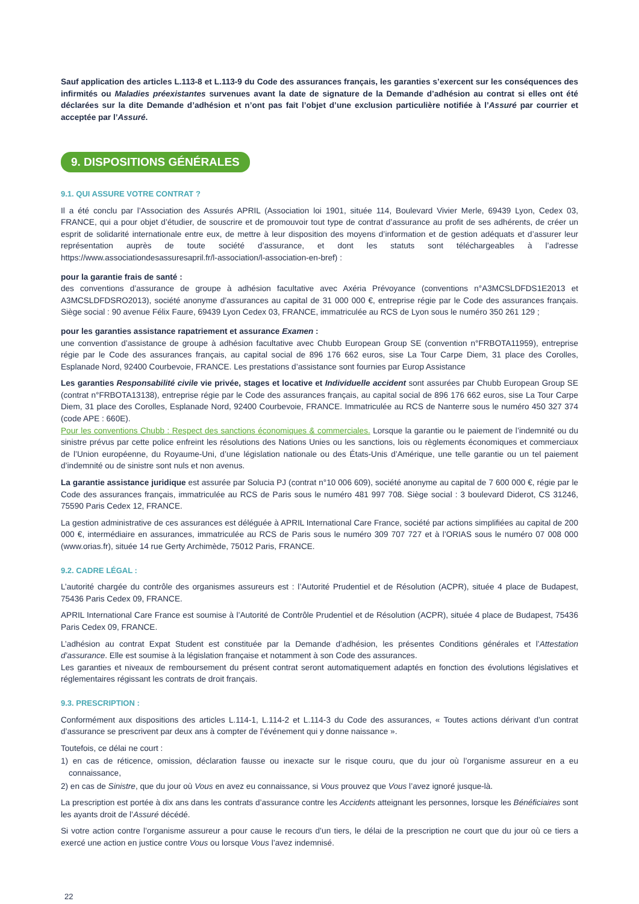Sauf application des articles L.113-8 et L.113-9 du Code des assurances français, les garanties s’exercent sur les conséquences des infirmités ou Maladies préexistantes survenues avant la date de signature de la Demande d’adhésion au contrat si elles ont été déclarées sur la dite Demande d’adhésion et n’ont pas fait l’objet d’une exclusion particulière notifiée à l’Assuré par courrier et acceptée par l’Assuré.
9. DISPOSITIONS GÉNÉRALES
9.1. QUI ASSURE VOTRE CONTRAT ?
Il a été conclu par l’Association des Assurés APRIL (Association loi 1901, située 114, Boulevard Vivier Merle, 69439 Lyon, Cedex 03, FRANCE, qui a pour objet d’étudier, de souscrire et de promouvoir tout type de contrat d’assurance au profit de ses adhérents, de créer un esprit de solidarité internationale entre eux, de mettre à leur disposition des moyens d’information et de gestion adéquats et d’assurer leur représentation auprès de toute société d’assurance, et dont les statuts sont téléchargeables à l’adresse https://www.associationdesassuresapril.fr/l-association/l-association-en-bref) :
pour la garantie frais de santé :
des conventions d’assurance de groupe à adhésion facultative avec Axéria Prévoyance (conventions n°A3MCSLDFDS1E2013 et A3MCSLDFDSRO2013), société anonyme d’assurances au capital de 31 000 000 €, entreprise régie par le Code des assurances français. Siège social : 90 avenue Félix Faure, 69439 Lyon Cedex 03, FRANCE, immatriculée au RCS de Lyon sous le numéro 350 261 129 ;
pour les garanties assistance rapatriement et assurance Examen :
une convention d’assistance de groupe à adhésion facultative avec Chubb European Group SE (convention n°FRBOTA11959), entreprise régie par le Code des assurances français, au capital social de 896 176 662 euros, sise La Tour Carpe Diem, 31 place des Corolles, Esplanade Nord, 92400 Courbevoie, FRANCE. Les prestations d’assistance sont fournies par Europ Assistance
Les garanties Responsabilité civile vie privée, stages et locative et Individuelle accident sont assurées par Chubb European Group SE (contrat n°FRBOTA13138), entreprise régie par le Code des assurances français, au capital social de 896 176 662 euros, sise La Tour Carpe Diem, 31 place des Corolles, Esplanade Nord, 92400 Courbevoie, FRANCE. Immatriculée au RCS de Nanterre sous le numéro 450 327 374 (code APE : 660E).
Pour les conventions Chubb : Respect des sanctions économiques & commerciales. Lorsque la garantie ou le paiement de l’indemnité ou du sinistre prévus par cette police enfreint les résolutions des Nations Unies ou les sanctions, lois ou règlements économiques et commerciaux de l’Union européenne, du Royaume-Uni, d’une législation nationale ou des États-Unis d’Amérique, une telle garantie ou un tel paiement d’indemnité ou de sinistre sont nuls et non avenus.
La garantie assistance juridique est assurée par Solucia PJ (contrat n°10 006 609), société anonyme au capital de 7 600 000 €, régie par le Code des assurances français, immatriculée au RCS de Paris sous le numéro 481 997 708. Siège social : 3 boulevard Diderot, CS 31246, 75590 Paris Cedex 12, FRANCE.
La gestion administrative de ces assurances est déléguée à APRIL International Care France, société par actions simplifiées au capital de 200 000 €, intermédiaire en assurances, immatriculée au RCS de Paris sous le numéro 309 707 727 et à l’ORIAS sous le numéro 07 008 000 (www.orias.fr), située 14 rue Gerty Archimède, 75012 Paris, FRANCE.
9.2. CADRE LÉGAL :
L’autorité chargée du contrôle des organismes assureurs est : l’Autorité Prudentiel et de Résolution (ACPR), située 4 place de Budapest, 75436 Paris Cedex 09, FRANCE.
APRIL International Care France est soumise à l’Autorité de Contrôle Prudentiel et de Résolution (ACPR), située 4 place de Budapest, 75436 Paris Cedex 09, FRANCE.
L’adhésion au contrat Expat Student est constituée par la Demande d’adhésion, les présentes Conditions générales et l’Attestation d’assurance. Elle est soumise à la législation française et notamment à son Code des assurances.
Les garanties et niveaux de remboursement du présent contrat seront automatiquement adaptés en fonction des évolutions législatives et réglementaires régissant les contrats de droit français.
9.3. PRESCRIPTION :
Conformément aux dispositions des articles L.114-1, L.114-2 et L.114-3 du Code des assurances, « Toutes actions dérivant d’un contrat d’assurance se prescrivent par deux ans à compter de l’événement qui y donne naissance ».
Toutefois, ce délai ne court :
1) en cas de réticence, omission, déclaration fausse ou inexacte sur le risque couru, que du jour où l’organisme assureur en a eu connaissance,
2) en cas de Sinistre, que du jour où Vous en avez eu connaissance, si Vous prouvez que Vous l’avez ignoré jusque-là.
La prescription est portée à dix ans dans les contrats d’assurance contre les Accidents atteignant les personnes, lorsque les Bénéficiaires sont les ayants droit de l’Assuré décédé.
Si votre action contre l’organisme assureur a pour cause le recours d’un tiers, le délai de la prescription ne court que du jour où ce tiers a exercé une action en justice contre Vous ou lorsque Vous l’avez indemnisé.
22